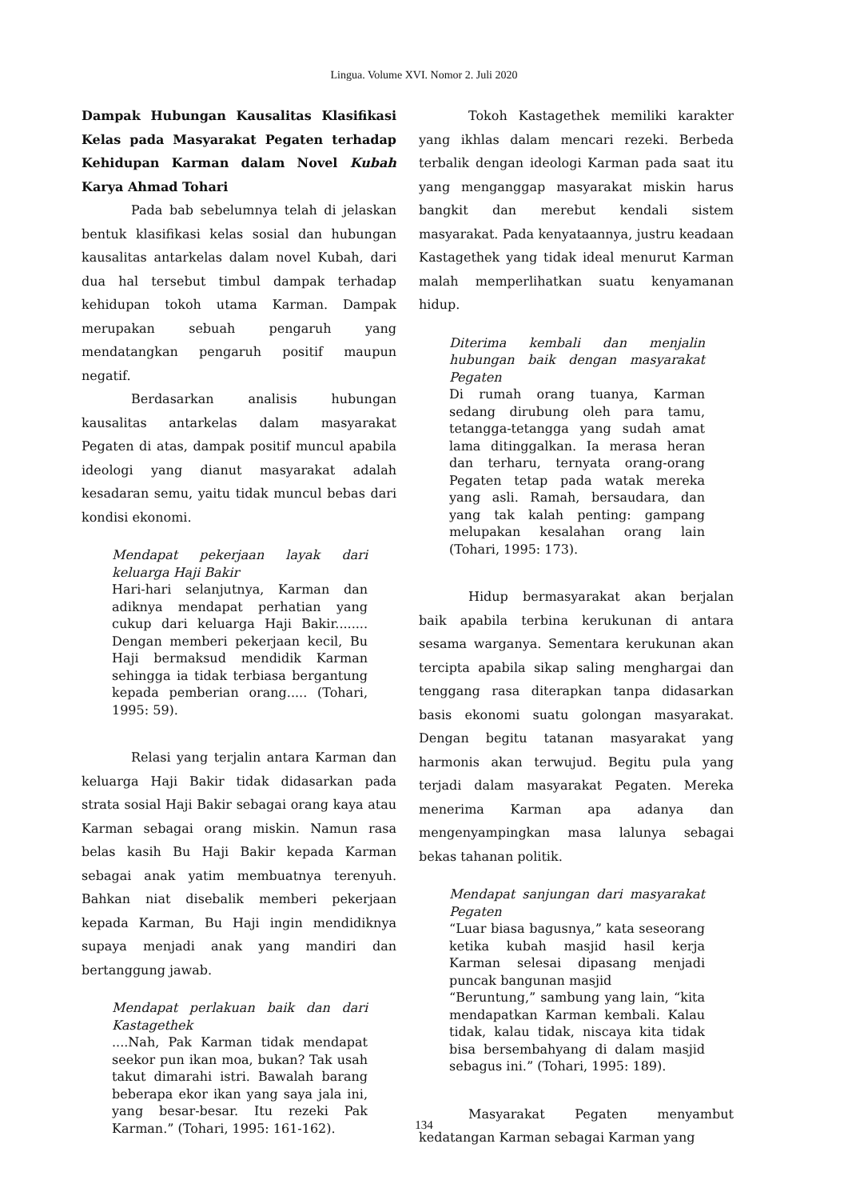Lingua. Volume XVI. Nomor 2. Juli 2020
Dampak Hubungan Kausalitas Klasifikasi Kelas pada Masyarakat Pegaten terhadap Kehidupan Karman dalam Novel Kubah Karya Ahmad Tohari
Pada bab sebelumnya telah di jelaskan bentuk klasifikasi kelas sosial dan hubungan kausalitas antarkelas dalam novel Kubah, dari dua hal tersebut timbul dampak terhadap kehidupan tokoh utama Karman. Dampak merupakan sebuah pengaruh yang mendatangkan pengaruh positif maupun negatif.
Berdasarkan analisis hubungan kausalitas antarkelas dalam masyarakat Pegaten di atas, dampak positif muncul apabila ideologi yang dianut masyarakat adalah kesadaran semu, yaitu tidak muncul bebas dari kondisi ekonomi.
Mendapat pekerjaan layak dari keluarga Haji Bakir
Hari-hari selanjutnya, Karman dan adiknya mendapat perhatian yang cukup dari keluarga Haji Bakir........ Dengan memberi pekerjaan kecil, Bu Haji bermaksud mendidik Karman sehingga ia tidak terbiasa bergantung kepada pemberian orang..... (Tohari, 1995: 59).
Relasi yang terjalin antara Karman dan keluarga Haji Bakir tidak didasarkan pada strata sosial Haji Bakir sebagai orang kaya atau Karman sebagai orang miskin. Namun rasa belas kasih Bu Haji Bakir kepada Karman sebagai anak yatim membuatnya terenyuh. Bahkan niat disebalik memberi pekerjaan kepada Karman, Bu Haji ingin mendidiknya supaya menjadi anak yang mandiri dan bertanggung jawab.
Mendapat perlakuan baik dan dari Kastagethek....Nah, Pak Karman tidak mendapat seekor pun ikan moa, bukan? Tak usah takut dimarahi istri. Bawalah barang beberapa ekor ikan yang saya jala ini, yang besar-besar. Itu rezeki Pak Karman.” (Tohari, 1995: 161-162).
Tokoh Kastagethek memiliki karakter yang ikhlas dalam mencari rezeki. Berbeda terbalik dengan ideologi Karman pada saat itu yang menganggap masyarakat miskin harus bangkit dan merebut kendali sistem masyarakat. Pada kenyataannya, justru keadaan Kastagethek yang tidak ideal menurut Karman malah memperlihatkan suatu kenyamanan hidup.
Diterima kembali dan menjalin hubungan baik dengan masyarakat Pegaten
Di rumah orang tuanya, Karman sedang dirubung oleh para tamu, tetangga-tetangga yang sudah amat lama ditinggalkan. Ia merasa heran dan terharu, ternyata orang-orang Pegaten tetap pada watak mereka yang asli. Ramah, bersaudara, dan yang tak kalah penting: gampang melupakan kesalahan orang lain (Tohari, 1995: 173).
Hidup bermasyarakat akan berjalan baik apabila terbina kerukunan di antara sesama warganya. Sementara kerukunan akan tercipta apabila sikap saling menghargai dan tenggang rasa diterapkan tanpa didasarkan basis ekonomi suatu golongan masyarakat. Dengan begitu tatanan masyarakat yang harmonis akan terwujud. Begitu pula yang terjadi dalam masyarakat Pegaten. Mereka menerima Karman apa adanya dan mengenyampingkan masa lalunya sebagai bekas tahanan politik.
Mendapat sanjungan dari masyarakat Pegaten
“Luar biasa bagusnya,” kata seseorang ketika kubah masjid hasil kerja Karman selesai dipasang menjadi puncak bangunan masjid
“Beruntung,” sambung yang lain, “kita mendapatkan Karman kembali. Kalau tidak, kalau tidak, niscaya kita tidak bisa bersembahyang di dalam masjid sebagus ini.” (Tohari, 1995: 189).
Masyarakat Pegaten menyambut kedatangan Karman sebagai Karman yang
134